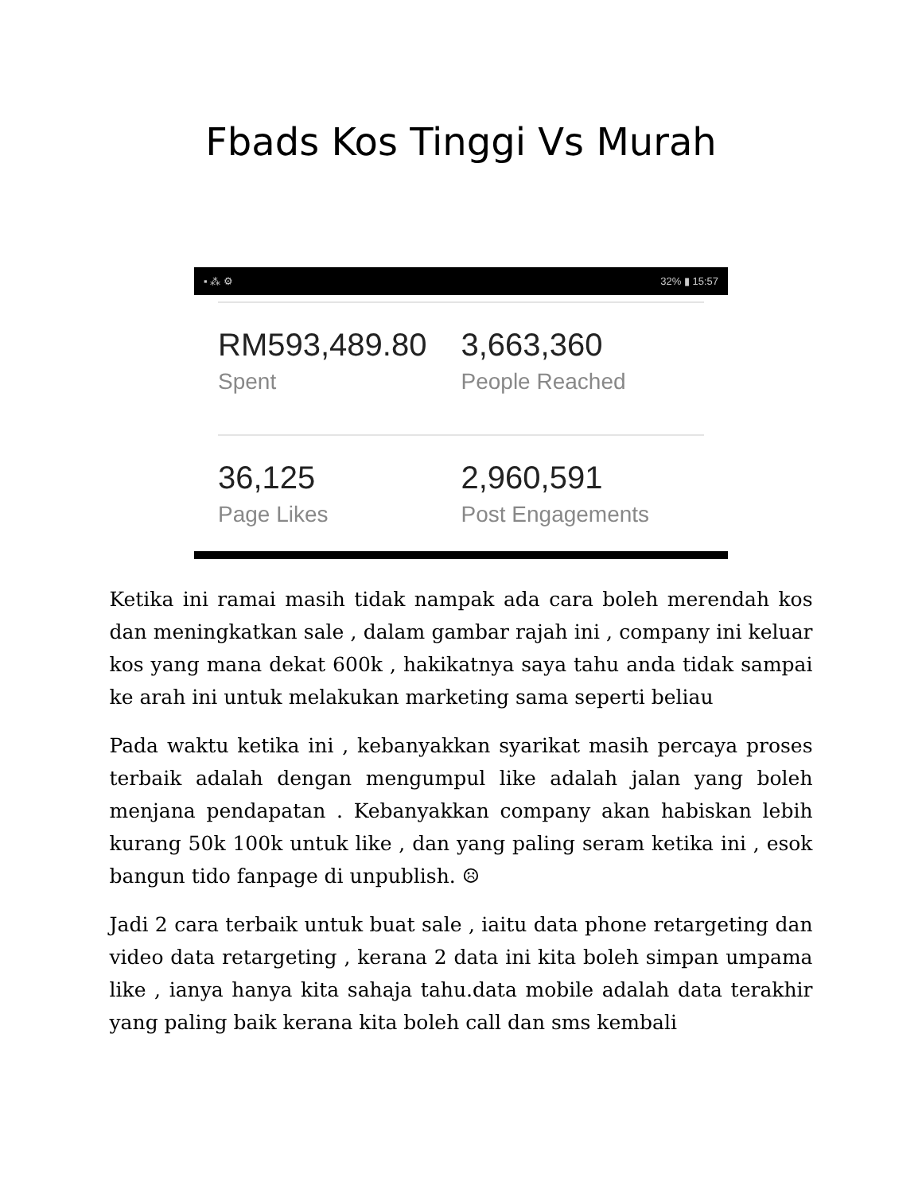Fbads Kos Tinggi Vs Murah
▪ ⁂ ⚙ 32% ▮ 15:57
RM593,489.80
Spent
3,663,360
People Reached
36,125
Page Likes
2,960,591
Post Engagements
Ketika ini ramai masih tidak nampak ada cara boleh merendah kos dan meningkatkan sale , dalam gambar rajah ini , company ini keluar kos yang mana dekat 600k , hakikatnya saya tahu anda tidak sampai ke arah ini untuk melakukan marketing sama seperti beliau
Pada waktu ketika ini , kebanyakkan syarikat masih percaya proses terbaik adalah dengan mengumpul like adalah jalan yang boleh menjana pendapatan . Kebanyakkan company akan habiskan lebih kurang 50k 100k untuk like , dan yang paling seram ketika ini , esok bangun tido fanpage di unpublish. ☹
Jadi 2 cara terbaik untuk buat sale , iaitu data phone retargeting dan video data retargeting , kerana 2 data ini kita boleh simpan umpama like , ianya hanya kita sahaja tahu.data mobile adalah data terakhir yang paling baik kerana kita boleh call dan sms kembali